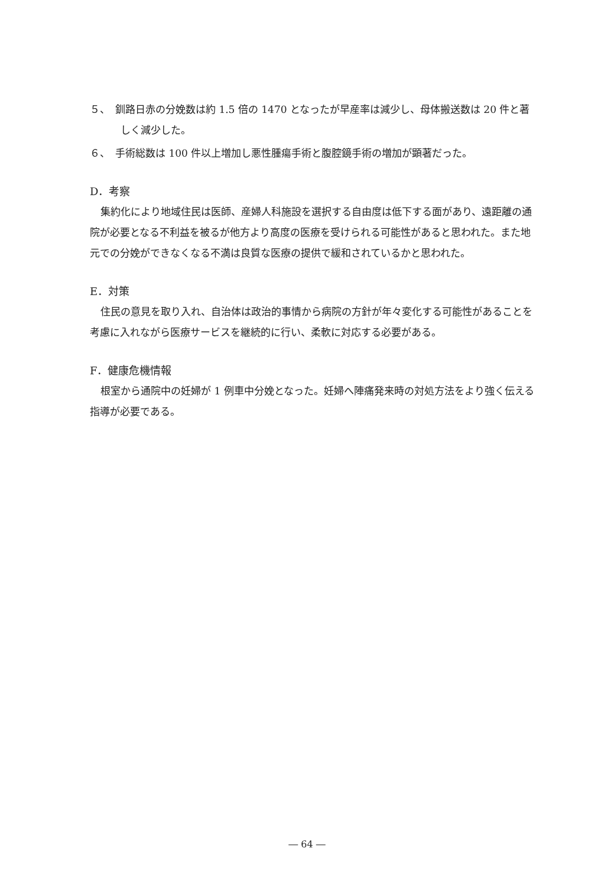５、　釧路日赤の分娩数は約 1.5 倍の 1470 となったが早産率は減少し、母体搬送数は 20 件と著しく減少した。
６、　手術総数は 100 件以上増加し悪性腫瘍手術と腹腔鏡手術の増加が顕著だった。
D．考察
集約化により地域住民は医師、産婦人科施設を選択する自由度は低下する面があり、遠距離の通院が必要となる不利益を被るが他方より高度の医療を受けられる可能性があると思われた。また地元での分娩ができなくなる不満は良質な医療の提供で緩和されているかと思われた。
E．対策
住民の意見を取り入れ、自治体は政治的事情から病院の方針が年々変化する可能性があることを考慮に入れながら医療サービスを継続的に行い、柔軟に対応する必要がある。
F．健康危機情報
根室から通院中の妊婦が 1 例車中分娩となった。妊婦へ陣痛発来時の対処方法をより強く伝える指導が必要である。
― 64 ―